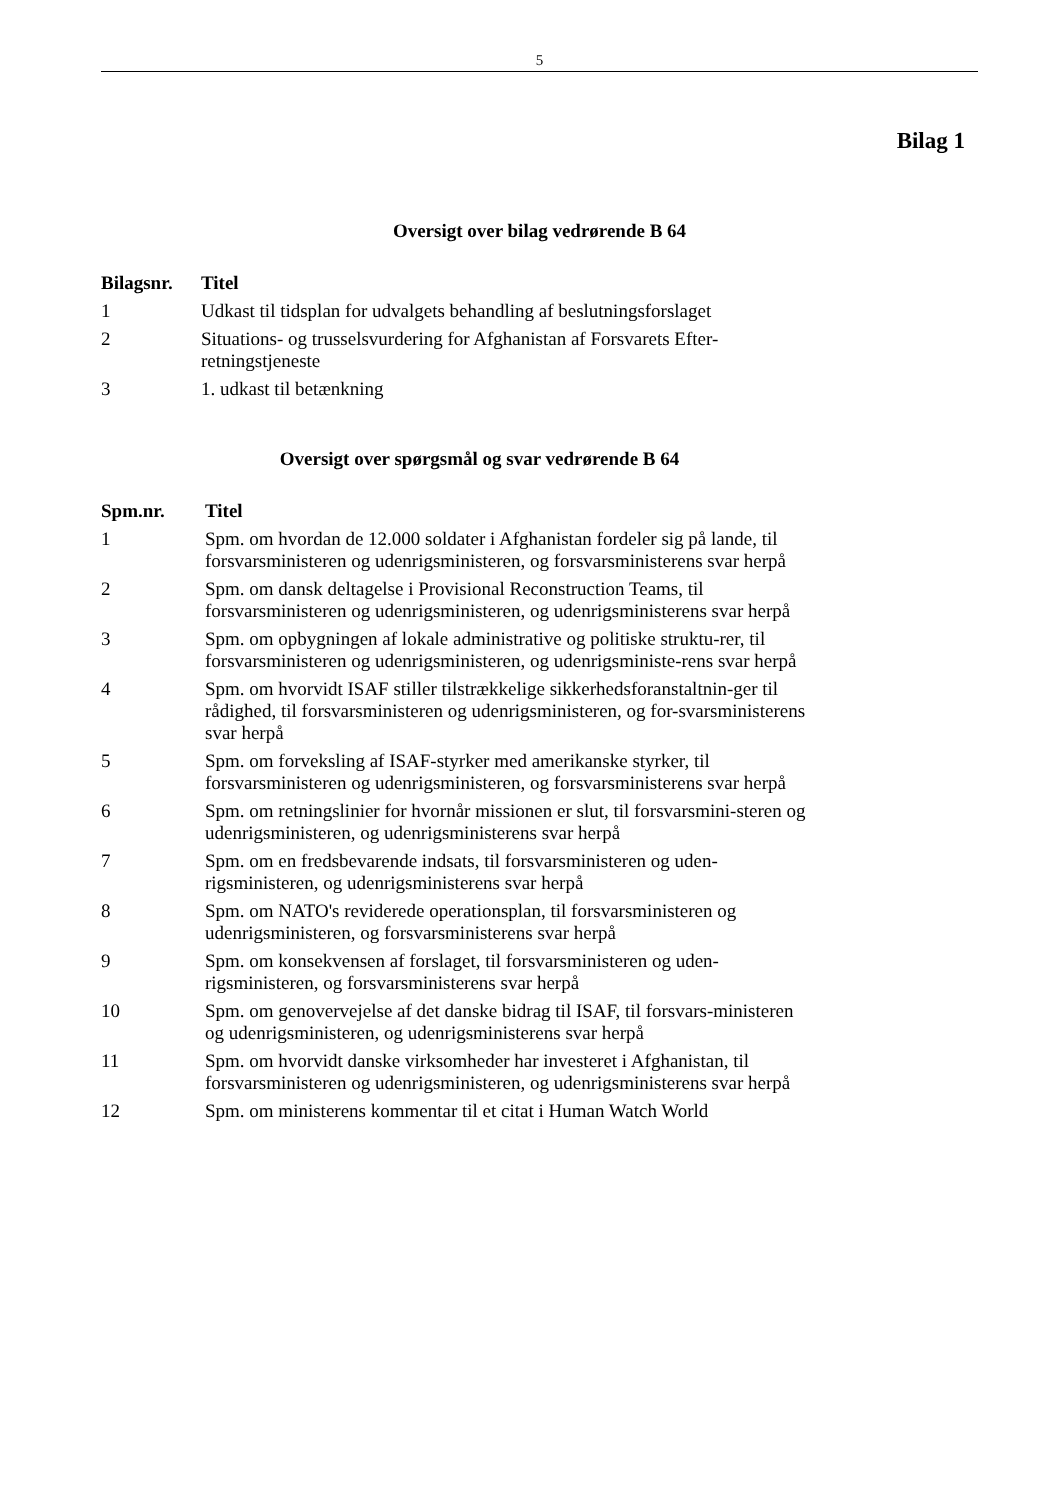5
Bilag 1
Oversigt over bilag vedrørende B 64
| Bilagsnr. | Titel |
| --- | --- |
| 1 | Udkast til tidsplan for udvalgets behandling af beslutningsforslaget |
| 2 | Situations- og trusselsvurdering for Afghanistan af Forsvarets Efter-retningstjeneste |
| 3 | 1. udkast til betænkning |
Oversigt over spørgsmål og svar vedrørende B 64
| Spm.nr. | Titel |
| --- | --- |
| 1 | Spm. om hvordan de 12.000 soldater i Afghanistan fordeler sig på lande, til forsvarsministeren og udenrigsministeren, og forsvarsministerens svar herpå |
| 2 | Spm. om dansk deltagelse i Provisional Reconstruction Teams, til forsvarsministeren og udenrigsministeren, og udenrigsministerens svar herpå |
| 3 | Spm. om opbygningen af lokale administrative og politiske struktu-rer, til forsvarsministeren og udenrigsministeren, og udenrigsministe-rens svar herpå |
| 4 | Spm. om hvorvidt ISAF stiller tilstrækkelige sikkerhedsforanstaltnin-ger til rådighed, til forsvarsministeren og udenrigsministeren, og for-svarsministerens svar herpå |
| 5 | Spm. om forveksling af ISAF-styrker med amerikanske styrker, til forsvarsministeren og udenrigsministeren, og forsvarsministerens svar herpå |
| 6 | Spm. om retningslinier for hvornår missionen er slut, til forsvarsmini-steren og udenrigsministeren, og udenrigsministerens svar herpå |
| 7 | Spm. om en fredsbevarende indsats, til forsvarsministeren og uden-rigsministeren, og udenrigsministerens svar herpå |
| 8 | Spm. om NATO's reviderede operationsplan, til forsvarsministeren og udenrigsministeren, og forsvarsministerens svar herpå |
| 9 | Spm. om konsekvensen af forslaget, til forsvarsministeren og uden-rigsministeren, og forsvarsministerens svar herpå |
| 10 | Spm. om genovervejelse af det danske bidrag til ISAF, til forsvars-ministeren og udenrigsministeren, og udenrigsministerens svar herpå |
| 11 | Spm. om hvorvidt danske virksomheder har investeret i Afghanistan, til forsvarsministeren og udenrigsministeren, og udenrigsministerens svar herpå |
| 12 | Spm. om ministerens kommentar til et citat i Human Watch World |